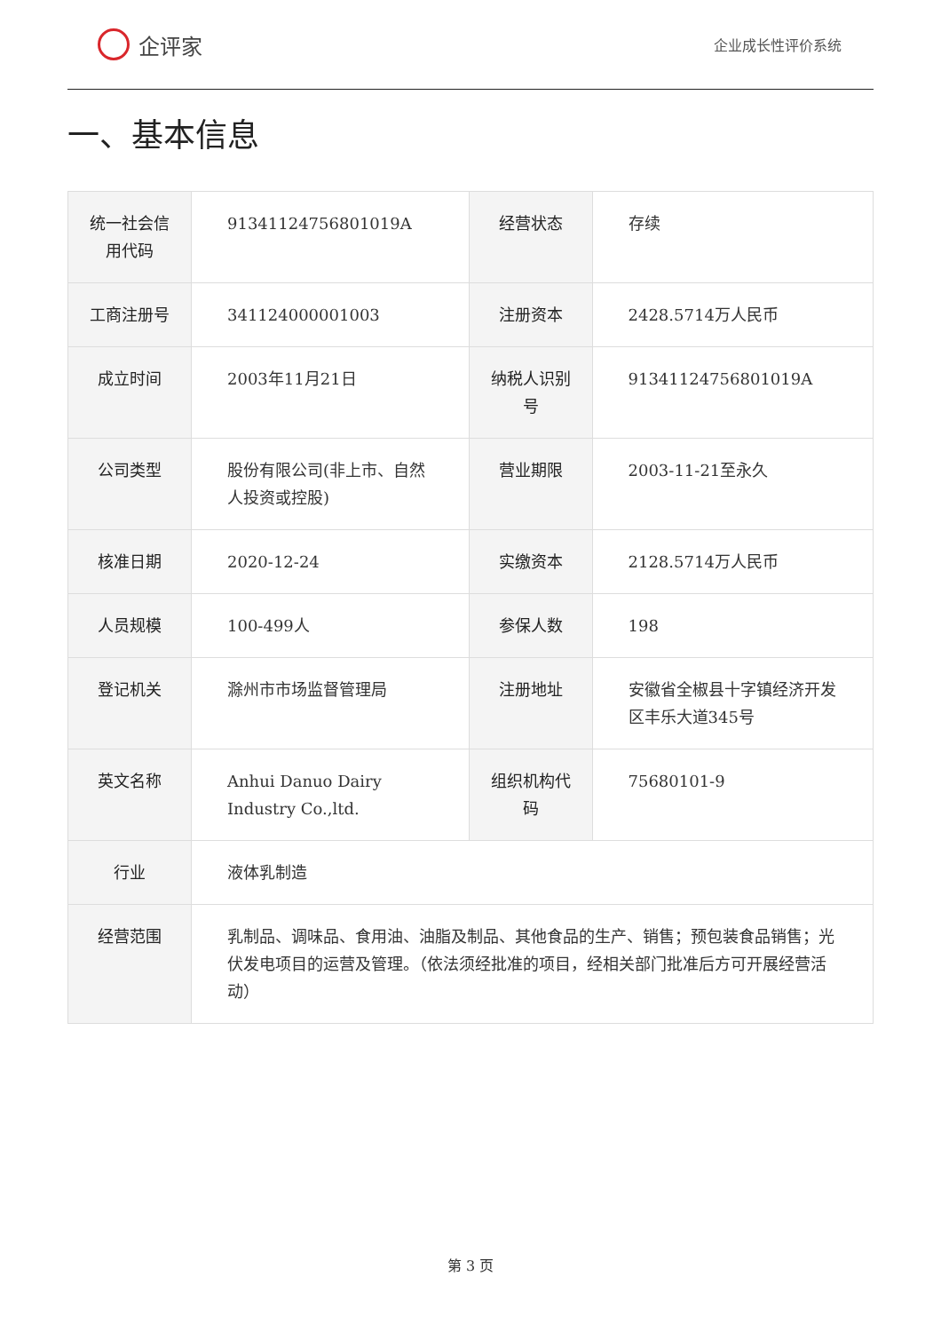企评家
企业成长性评价系统
一、基本信息
| 统一社会信用代码 | 91341124756801019A | 经营状态 | 存续 |
| 工商注册号 | 341124000001003 | 注册资本 | 2428.5714万人民币 |
| 成立时间 | 2003年11月21日 | 纳税人识别号 | 91341124756801019A |
| 公司类型 | 股份有限公司(非上市、自然人投资或控股) | 营业期限 | 2003-11-21至永久 |
| 核准日期 | 2020-12-24 | 实缴资本 | 2128.5714万人民币 |
| 人员规模 | 100-499人 | 参保人数 | 198 |
| 登记机关 | 滁州市市场监督管理局 | 注册地址 | 安徽省全椒县十字镇经济开发区丰乐大道345号 |
| 英文名称 | Anhui Danuo Dairy Industry Co.,ltd. | 组织机构代码 | 75680101-9 |
| 行业 | 液体乳制造 | | |
| 经营范围 | 乳制品、调味品、食用油、油脂及制品、其他食品的生产、销售；预包装食品销售；光伏发电项目的运营及管理。（依法须经批准的项目，经相关部门批准后方可开展经营活动） | | |
第 3 页